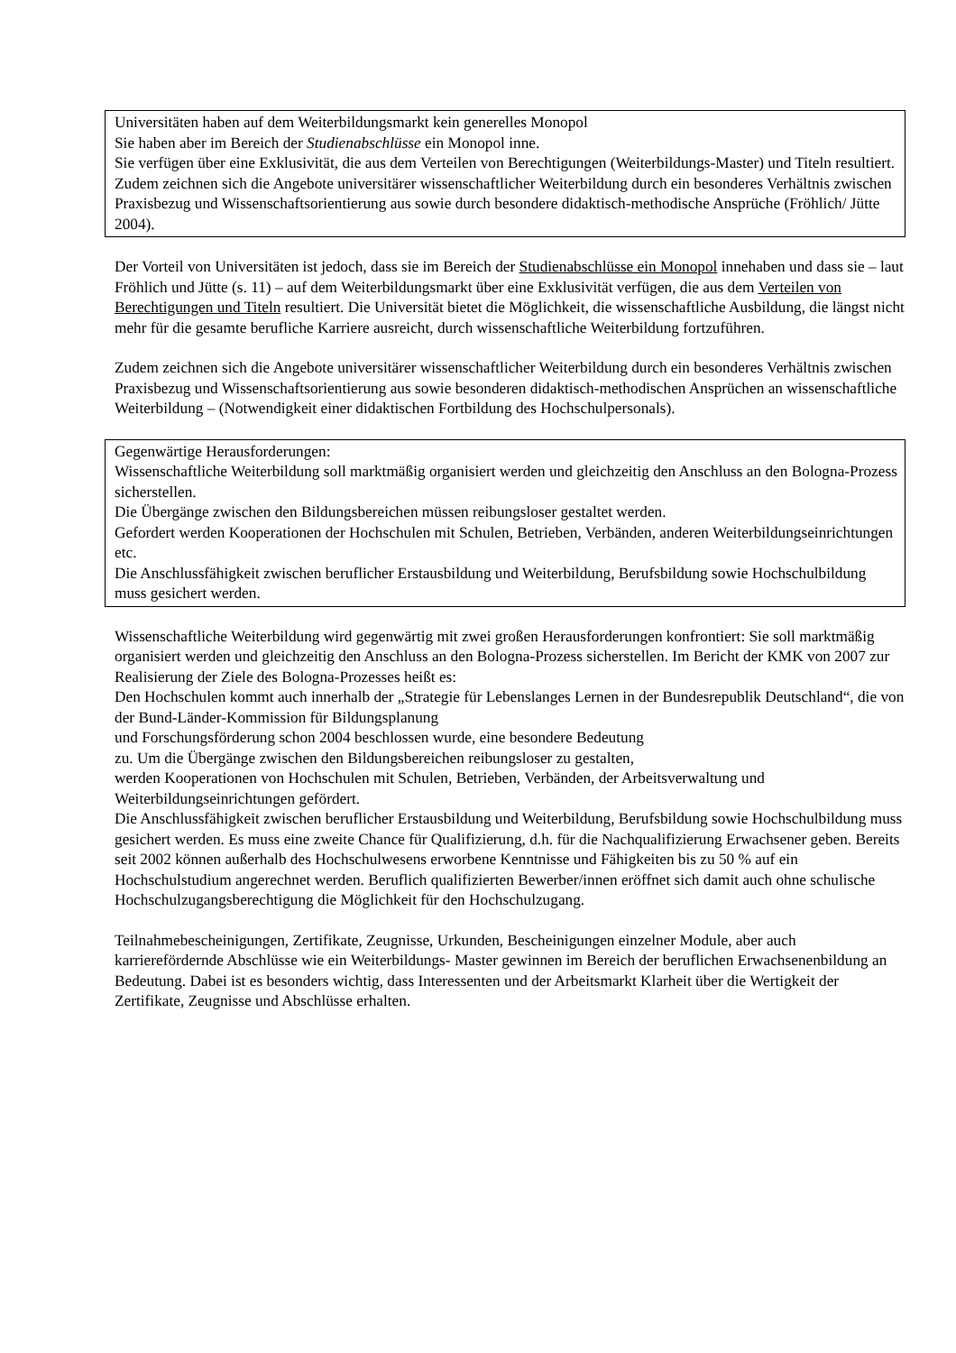Universitäten haben auf dem Weiterbildungsmarkt kein generelles Monopol
Sie haben aber im Bereich der Studienabschlüsse ein Monopol inne.
Sie verfügen über eine Exklusivität, die aus dem Verteilen von Berechtigungen (Weiterbildungs-Master) und Titeln resultiert.
Zudem zeichnen sich die Angebote universitärer wissenschaftlicher Weiterbildung durch ein besonderes Verhältnis zwischen Praxisbezug und Wissenschaftsorientierung aus sowie durch besondere didaktisch-methodische Ansprüche (Fröhlich/ Jütte 2004).
Der Vorteil von Universitäten ist jedoch, dass sie im Bereich der Studienabschlüsse ein Monopol innehaben und dass sie – laut Fröhlich und Jütte (s. 11) – auf dem Weiterbildungsmarkt über eine Exklusivität verfügen, die aus dem Verteilen von Berechtigungen und Titeln resultiert. Die Universität bietet die Möglichkeit, die wissenschaftliche Ausbildung, die längst nicht mehr für die gesamte berufliche Karriere ausreicht, durch wissenschaftliche Weiterbildung fortzuführen.
Zudem zeichnen sich die Angebote universitärer wissenschaftlicher Weiterbildung durch ein besonderes Verhältnis zwischen Praxisbezug und Wissenschaftsorientierung aus sowie besonderen didaktisch-methodischen Ansprüchen an wissenschaftliche Weiterbildung – (Notwendigkeit einer didaktischen Fortbildung des Hochschulpersonals).
Gegenwärtige Herausforderungen:
Wissenschaftliche Weiterbildung soll marktmäßig organisiert werden und gleichzeitig den Anschluss an den Bologna-Prozess sicherstellen.
Die Übergänge zwischen den Bildungsbereichen müssen reibungsloser gestaltet werden.
Gefordert werden Kooperationen der Hochschulen mit Schulen, Betrieben, Verbänden, anderen Weiterbildungseinrichtungen etc.
Die Anschlussfähigkeit zwischen beruflicher Erstausbildung und Weiterbildung, Berufsbildung sowie Hochschulbildung muss gesichert werden.
Wissenschaftliche Weiterbildung wird gegenwärtig mit zwei großen Herausforderungen konfrontiert: Sie soll marktmäßig organisiert werden und gleichzeitig den Anschluss an den Bologna-Prozess sicherstellen. Im Bericht der KMK von 2007 zur Realisierung der Ziele des Bologna-Prozesses heißt es:
Den Hochschulen kommt auch innerhalb der „Strategie für Lebenslanges Lernen in der Bundesrepublik Deutschland“, die von der Bund-Länder-Kommission für Bildungsplanung
und Forschungsförderung schon 2004 beschlossen wurde, eine besondere Bedeutung
zu. Um die Übergänge zwischen den Bildungsbereichen reibungsloser zu gestalten,
werden Kooperationen von Hochschulen mit Schulen, Betrieben, Verbänden, der Arbeitsverwaltung und Weiterbildungseinrichtungen gefördert.
Die Anschlussfähigkeit zwischen beruflicher Erstausbildung und Weiterbildung, Berufsbildung sowie Hochschulbildung muss gesichert werden. Es muss eine zweite Chance für Qualifizierung, d.h. für die Nachqualifizierung Erwachsener geben. Bereits seit 2002 können außerhalb des Hochschulwesens erworbene Kenntnisse und Fähigkeiten bis zu 50 % auf ein Hochschulstudium angerechnet werden. Beruflich qualifizierten Bewerber/innen eröffnet sich damit auch ohne schulische Hochschulzugangsberechtigung die Möglichkeit für den Hochschulzugang.
Teilnahmebescheinigungen, Zertifikate, Zeugnisse, Urkunden, Bescheinigungen einzelner Module, aber auch karrierefördernde Abschlüsse wie ein Weiterbildungs- Master gewinnen im Bereich der beruflichen Erwachsenenbildung an Bedeutung. Dabei ist es besonders wichtig, dass Interessenten und der Arbeitsmarkt Klarheit über die Wertigkeit der Zertifikate, Zeugnisse und Abschlüsse erhalten.